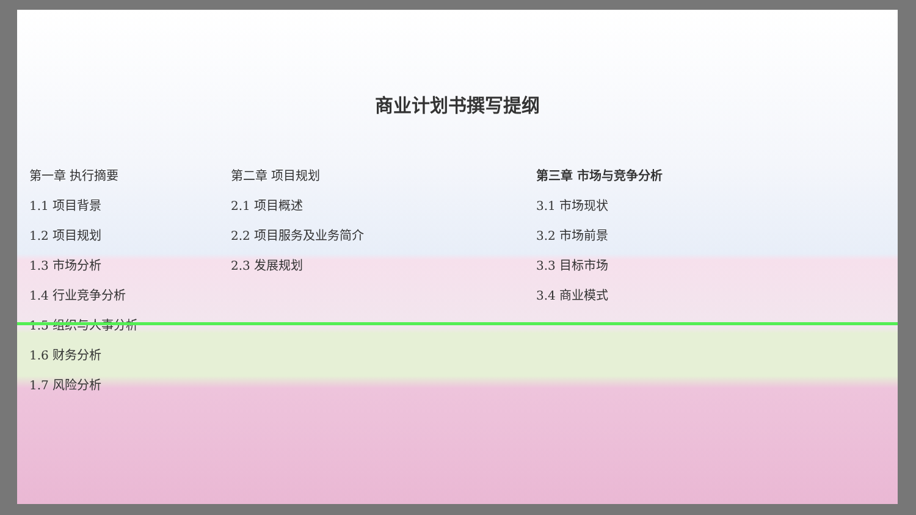商业计划书撰写提纲
第一章 执行摘要
1.1 项目背景
1.2 项目规划
1.3 市场分析
1.4 行业竞争分析
1.5 组织与人事分析
1.6 财务分析
1.7 风险分析
第二章 项目规划
2.1 项目概述
2.2 项目服务及业务简介
2.3 发展规划
第三章 市场与竞争分析
3.1 市场现状
3.2 市场前景
3.3 目标市场
3.4 商业模式